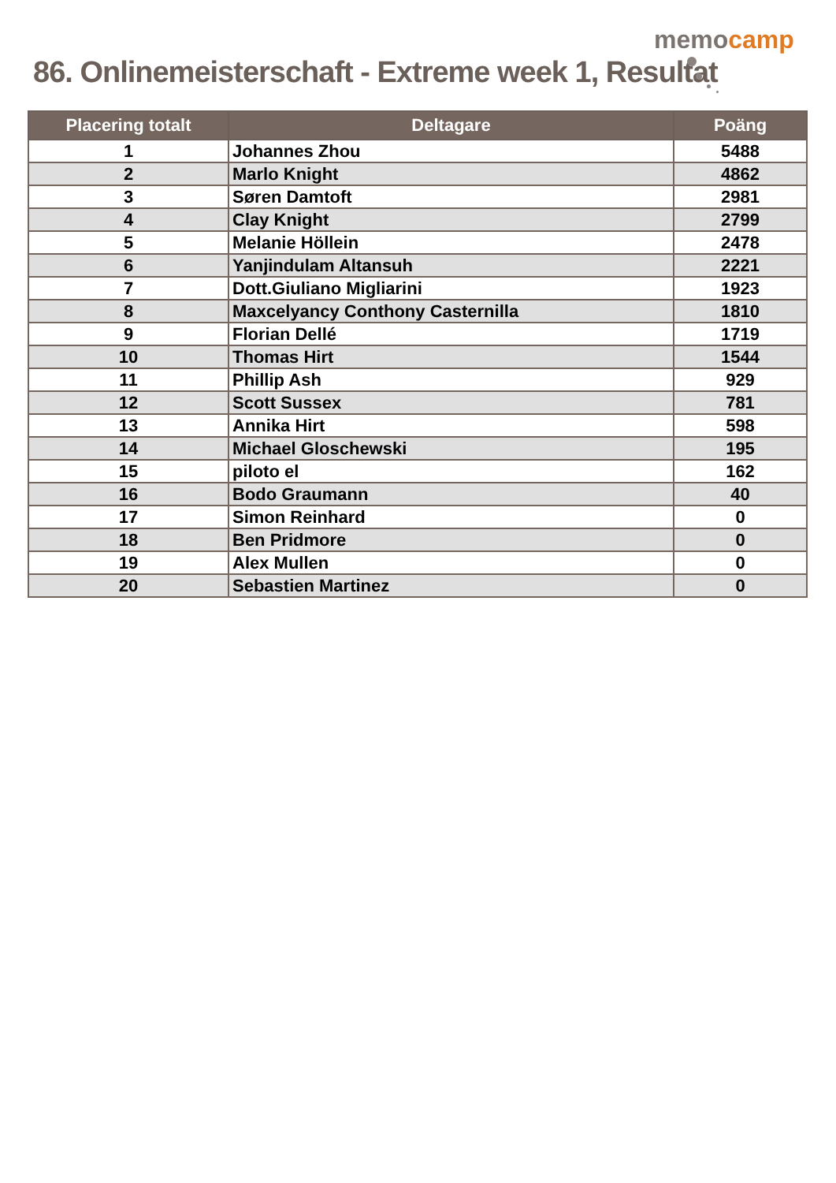86. Onlinemeisterschaft - Extreme week 1, Resultat
memocamp
| Placering totalt | Deltagare | Poäng |
| --- | --- | --- |
| 1 | Johannes Zhou | 5488 |
| 2 | Marlo Knight | 4862 |
| 3 | Søren Damtoft | 2981 |
| 4 | Clay Knight | 2799 |
| 5 | Melanie Höllein | 2478 |
| 6 | Yanjindulam Altansuh | 2221 |
| 7 | Dott.Giuliano Migliarini | 1923 |
| 8 | Maxcelyancy Conthony Casternilla | 1810 |
| 9 | Florian Dellé | 1719 |
| 10 | Thomas Hirt | 1544 |
| 11 | Phillip Ash | 929 |
| 12 | Scott Sussex | 781 |
| 13 | Annika Hirt | 598 |
| 14 | Michael Gloschewski | 195 |
| 15 | piloto el | 162 |
| 16 | Bodo Graumann | 40 |
| 17 | Simon Reinhard | 0 |
| 18 | Ben Pridmore | 0 |
| 19 | Alex Mullen | 0 |
| 20 | Sebastien Martinez | 0 |